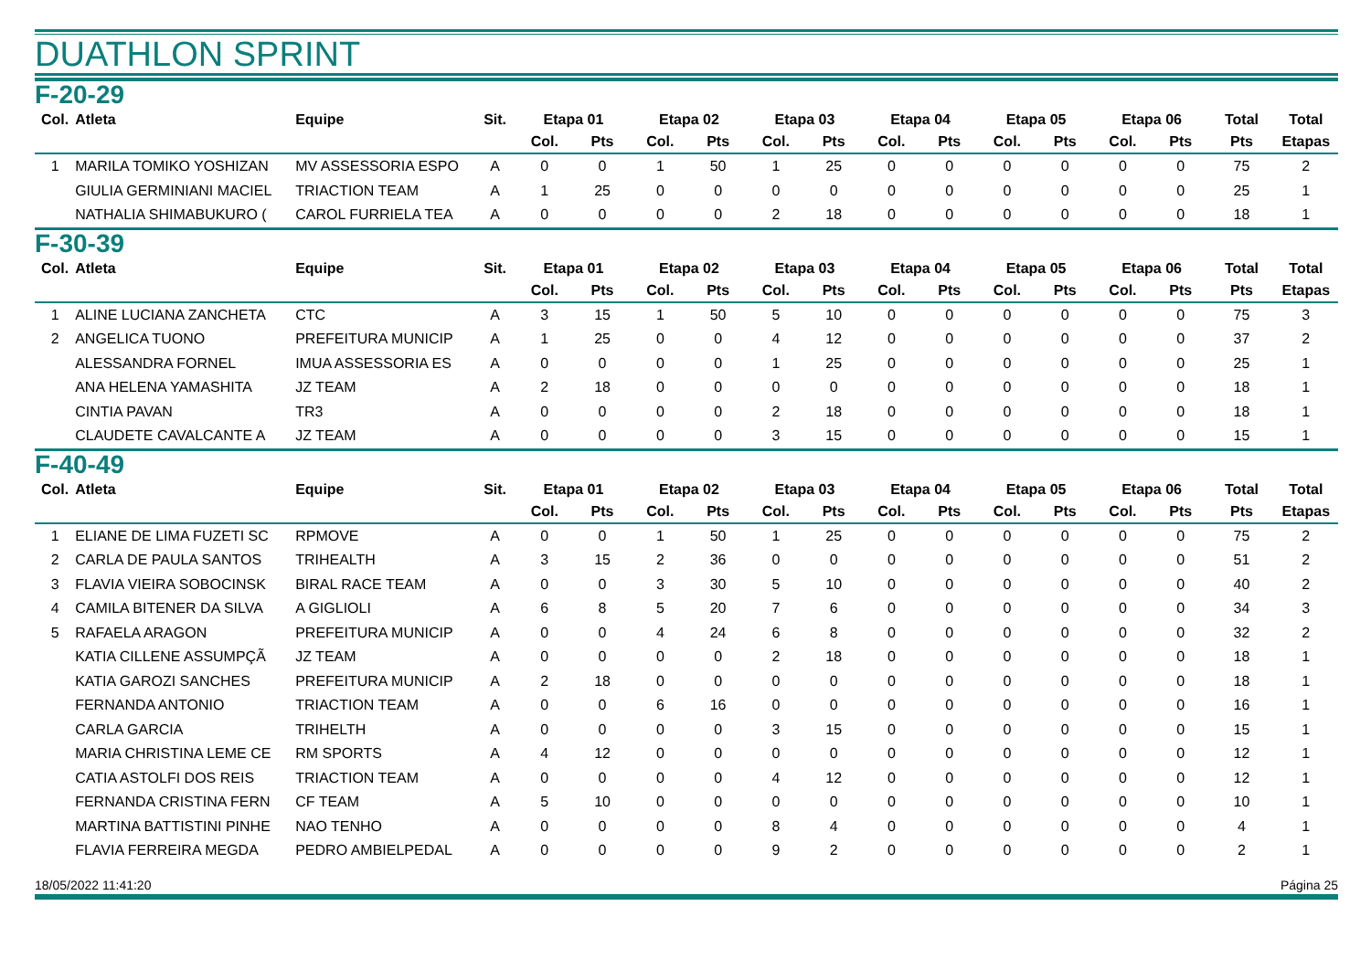DUATHLON SPRINT
F-20-29
| Col. | Atleta | Equipe | Sit. | Etapa 01 | | Etapa 02 | | Etapa 03 | | Etapa 04 | | Etapa 05 | | Etapa 06 | | Total | Total |
| --- | --- | --- | --- | --- | --- | --- | --- | --- | --- | --- | --- | --- | --- | --- | --- | --- | --- |
| | | | | Col. | Pts | Col. | Pts | Col. | Pts | Col. | Pts | Col. | Pts | Col. | Pts | Pts | Etapas |
| 1 | MARILA TOMIKO YOSHIZAN | MV ASSESSORIA ESPO | A | 0 | 0 | 1 | 50 | 1 | 25 | 0 | 0 | 0 | 0 | 0 | 0 | 75 | 2 |
| | GIULIA GERMINIANI MACIEL | TRIACTION TEAM | A | 1 | 25 | 0 | 0 | 0 | 0 | 0 | 0 | 0 | 0 | 0 | 0 | 25 | 1 |
| | NATHALIA SHIMABUKURO ( | CAROL FURRIELA TEA | A | 0 | 0 | 0 | 0 | 2 | 18 | 0 | 0 | 0 | 0 | 0 | 0 | 18 | 1 |
F-30-39
| Col. | Atleta | Equipe | Sit. | Etapa 01 | | Etapa 02 | | Etapa 03 | | Etapa 04 | | Etapa 05 | | Etapa 06 | | Total | Total |
| --- | --- | --- | --- | --- | --- | --- | --- | --- | --- | --- | --- | --- | --- | --- | --- | --- | --- |
| | | | | Col. | Pts | Col. | Pts | Col. | Pts | Col. | Pts | Col. | Pts | Col. | Pts | Pts | Etapas |
| 1 | ALINE LUCIANA ZANCHETA | CTC | A | 3 | 15 | 1 | 50 | 5 | 10 | 0 | 0 | 0 | 0 | 0 | 0 | 75 | 3 |
| 2 | ANGELICA TUONO | PREFEITURA MUNICIP | A | 1 | 25 | 0 | 0 | 4 | 12 | 0 | 0 | 0 | 0 | 0 | 0 | 37 | 2 |
| | ALESSANDRA FORNEL | IMUA ASSESSORIA ES | A | 0 | 0 | 0 | 0 | 1 | 25 | 0 | 0 | 0 | 0 | 0 | 0 | 25 | 1 |
| | ANA HELENA YAMASHITA | JZ TEAM | A | 2 | 18 | 0 | 0 | 0 | 0 | 0 | 0 | 0 | 0 | 0 | 0 | 18 | 1 |
| | CINTIA PAVAN | TR3 | A | 0 | 0 | 0 | 0 | 2 | 18 | 0 | 0 | 0 | 0 | 0 | 0 | 18 | 1 |
| | CLAUDETE CAVALCANTE A | JZ TEAM | A | 0 | 0 | 0 | 0 | 3 | 15 | 0 | 0 | 0 | 0 | 0 | 0 | 15 | 1 |
F-40-49
| Col. | Atleta | Equipe | Sit. | Etapa 01 | | Etapa 02 | | Etapa 03 | | Etapa 04 | | Etapa 05 | | Etapa 06 | | Total | Total |
| --- | --- | --- | --- | --- | --- | --- | --- | --- | --- | --- | --- | --- | --- | --- | --- | --- | --- |
| | | | | Col. | Pts | Col. | Pts | Col. | Pts | Col. | Pts | Col. | Pts | Col. | Pts | Pts | Etapas |
| 1 | ELIANE DE LIMA FUZETI SC | RPMOVE | A | 0 | 0 | 1 | 50 | 1 | 25 | 0 | 0 | 0 | 0 | 0 | 0 | 75 | 2 |
| 2 | CARLA DE PAULA SANTOS | TRIHEALTH | A | 3 | 15 | 2 | 36 | 0 | 0 | 0 | 0 | 0 | 0 | 0 | 0 | 51 | 2 |
| 3 | FLAVIA VIEIRA SOBOCINSK | BIRAL RACE TEAM | A | 0 | 0 | 3 | 30 | 5 | 10 | 0 | 0 | 0 | 0 | 0 | 0 | 40 | 2 |
| 4 | CAMILA BITENER DA SILVA | A GIGLIOLI | A | 6 | 8 | 5 | 20 | 7 | 6 | 0 | 0 | 0 | 0 | 0 | 0 | 34 | 3 |
| 5 | RAFAELA ARAGON | PREFEITURA MUNICIP | A | 0 | 0 | 4 | 24 | 6 | 8 | 0 | 0 | 0 | 0 | 0 | 0 | 32 | 2 |
| | KATIA CILLENE ASSUMPÇÃ | JZ TEAM | A | 0 | 0 | 0 | 0 | 2 | 18 | 0 | 0 | 0 | 0 | 0 | 0 | 18 | 1 |
| | KATIA GAROZI SANCHES | PREFEITURA MUNICIP | A | 2 | 18 | 0 | 0 | 0 | 0 | 0 | 0 | 0 | 0 | 0 | 0 | 18 | 1 |
| | FERNANDA ANTONIO | TRIACTION TEAM | A | 0 | 0 | 6 | 16 | 0 | 0 | 0 | 0 | 0 | 0 | 0 | 0 | 16 | 1 |
| | CARLA GARCIA | TRIHELTH | A | 0 | 0 | 0 | 0 | 3 | 15 | 0 | 0 | 0 | 0 | 0 | 0 | 15 | 1 |
| | MARIA CHRISTINA LEME CE | RM SPORTS | A | 4 | 12 | 0 | 0 | 0 | 0 | 0 | 0 | 0 | 0 | 0 | 0 | 12 | 1 |
| | CATIA ASTOLFI DOS REIS | TRIACTION TEAM | A | 0 | 0 | 0 | 0 | 4 | 12 | 0 | 0 | 0 | 0 | 0 | 0 | 12 | 1 |
| | FERNANDA CRISTINA FERN | CF TEAM | A | 5 | 10 | 0 | 0 | 0 | 0 | 0 | 0 | 0 | 0 | 0 | 0 | 10 | 1 |
| | MARTINA BATTISTINI PINHE | NAO TENHO | A | 0 | 0 | 0 | 0 | 8 | 4 | 0 | 0 | 0 | 0 | 0 | 0 | 4 | 1 |
| | FLAVIA FERREIRA MEGDA | PEDRO AMBIELPEDAL | A | 0 | 0 | 0 | 0 | 9 | 2 | 0 | 0 | 0 | 0 | 0 | 0 | 2 | 1 |
18/05/2022 11:41:20 Página 25